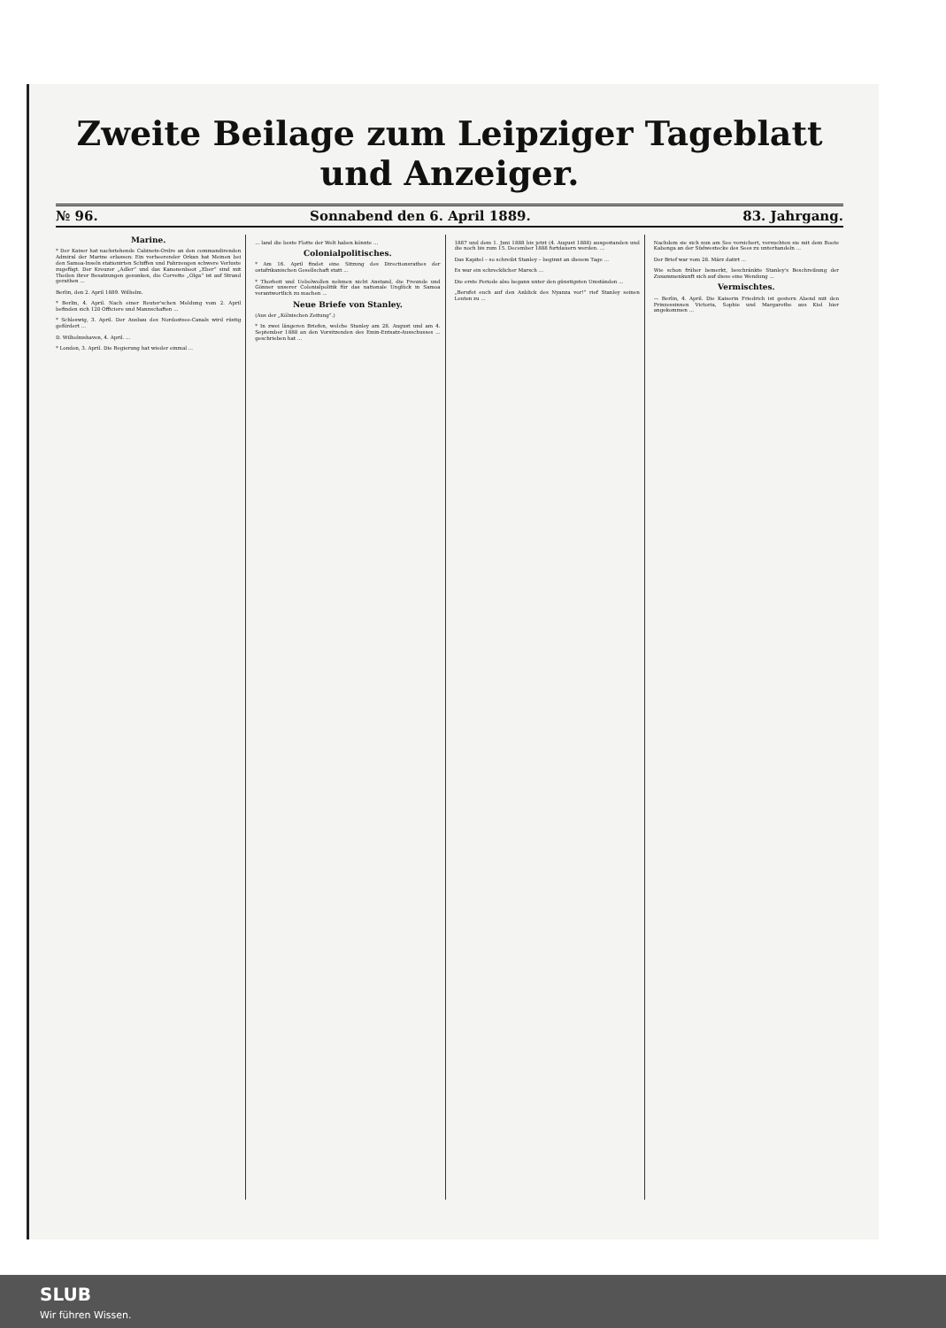Zweite Beilage zum Leipziger Tageblatt und Anzeiger.
№ 96. Sonnabend den 6. April 1889. 83. Jahrgang.
Marine.
* Der Kaiser hat nachstehende Cabinets-Ordre an den commandirenden Admiral der Marine erlassen: Ein verheerender Orkan hat Meinen bei den Samoa-Inseln stationirten Schiffen und Fahrzeugen schwere Verluste zugefügt. Der Kreuzer „Adler“ und das Kanonenboot „Eber“ sind mit Theilen ihrer Besatzungen gesunken, die Corvette „Olga“ ist auf Strand gerathen ...
Berlin, den 2. April 1889. Wilhelm.
* Berlin, 4. April. Nach einer Reuter'schen Meldung vom 2. April befinden sich 120 Officiere und Mannschaften ...
* Schleswig, 3. April. Der Ausbau des Nordostsee-Canals wird rüstig gefördert ...
D. Wilhelmshaven, 4. April. ...
* London, 3. April. Die Regierung hat wieder einmal ...
... land die beste Flotte der Welt haben könnte ...
Colonialpolitisches.
* Am 16. April findet eine Sitzung des Directionsrathes der ostafrikanischen Gesellschaft statt ...
* Thorheit und Uebelwollen nehmen nicht Anstand, die Freunde und Gönner unserer Colonialpolitik für das nationale Unglück in Samoa verantwortlich zu machen ...
Neue Briefe von Stanley.
(Aus der „Kölnischen Zeitung“.)
* In zwei längeren Briefen, welche Stanley am 28. August und am 4. September 1888 an den Vorsitzenden des Emin-Entsatz-Ausschusses ... geschrieben hat ...
1887 und dem 1. Juni 1888 bis jetzt (4. August 1888) ausgestanden und die noch bis zum 15. December 1888 fortdauern werden. ...
Das Kapitel – so schreibt Stanley – beginnt an diesem Tage ...
Es war ein schrecklicher Marsch ...
Die erste Periode also begann unter den günstigsten Umständen ...
„Berufet euch auf den Anblick des Nyanza vor!“ rief Stanley seinen Leuten zu ...
Nachdem sie sich nun am See versichert, versuchten sie mit dem Boote Kabonga an der Südwestecke des Sees zu unterhandeln ...
Der Brief war vom 28. März datirt ...
Wie schon früher bemerkt, beschränkte Stanley's Beschreibung der Zusammenkunft sich auf diese eine Wendung ...
Vermischtes.
— Berlin, 4. April. Die Kaiserin Friedrich ist gestern Abend mit den Prinzessinnen Victoria, Sophie und Margarethe aus Kiel hier angekommen ...
SLUB
Wir führen Wissen.